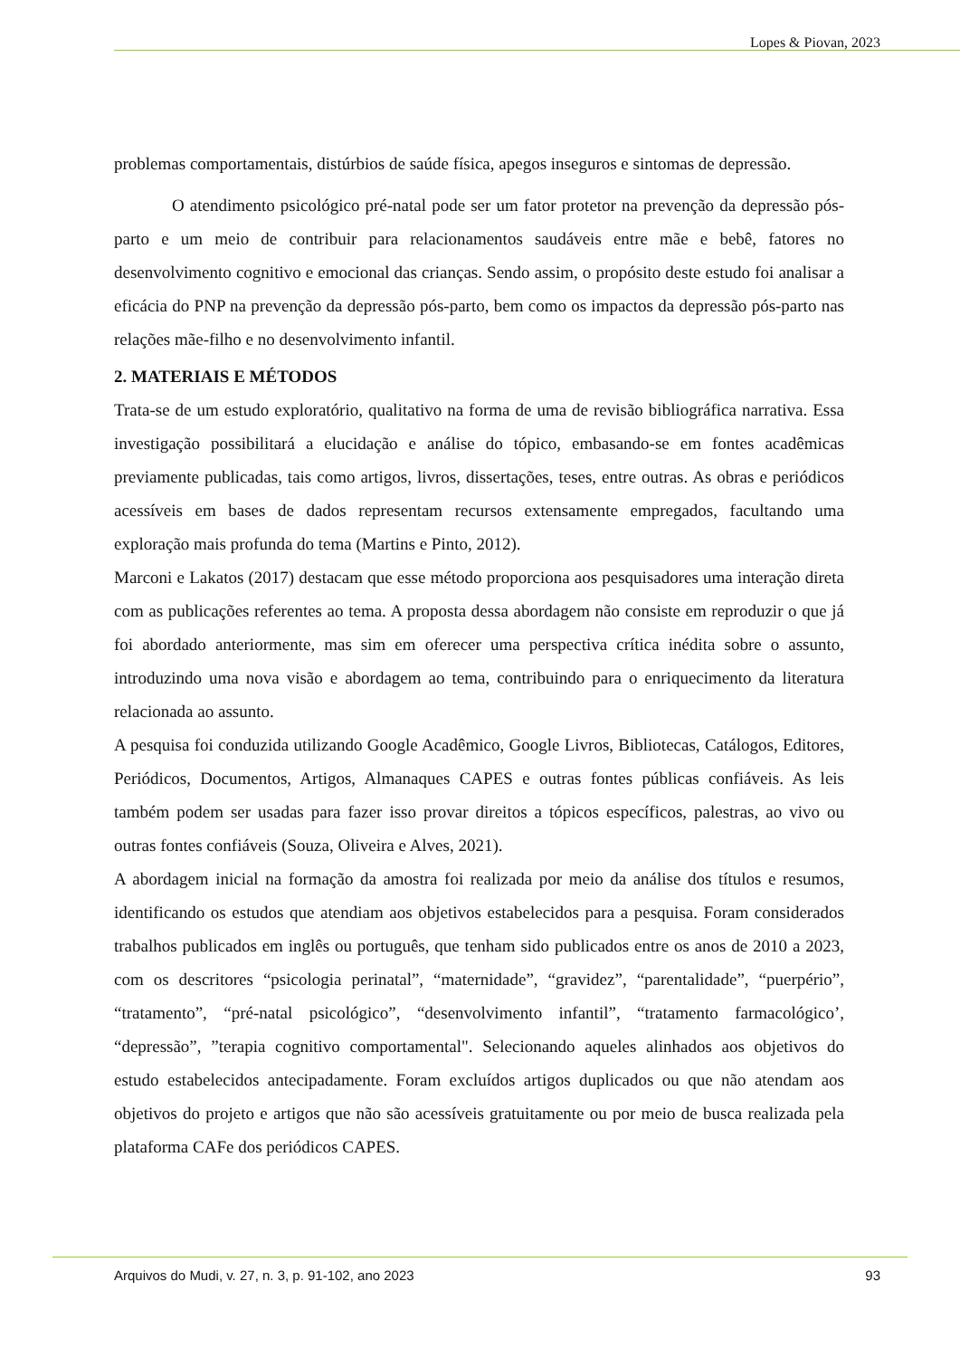Lopes & Piovan, 2023
problemas comportamentais, distúrbios de saúde física, apegos inseguros e sintomas de depressão.
O atendimento psicológico pré-natal pode ser um fator protetor na prevenção da depressão pós-parto e um meio de contribuir para relacionamentos saudáveis entre mãe e bebê, fatores no desenvolvimento cognitivo e emocional das crianças. Sendo assim, o propósito deste estudo foi analisar a eficácia do PNP na prevenção da depressão pós-parto, bem como os impactos da depressão pós-parto nas relações mãe-filho e no desenvolvimento infantil.
2. MATERIAIS E MÉTODOS
Trata-se de um estudo exploratório, qualitativo na forma de uma de revisão bibliográfica narrativa. Essa investigação possibilitará a elucidação e análise do tópico, embasando-se em fontes acadêmicas previamente publicadas, tais como artigos, livros, dissertações, teses, entre outras. As obras e periódicos acessíveis em bases de dados representam recursos extensamente empregados, facultando uma exploração mais profunda do tema (Martins e Pinto, 2012).
Marconi e Lakatos (2017) destacam que esse método proporciona aos pesquisadores uma interação direta com as publicações referentes ao tema. A proposta dessa abordagem não consiste em reproduzir o que já foi abordado anteriormente, mas sim em oferecer uma perspectiva crítica inédita sobre o assunto, introduzindo uma nova visão e abordagem ao tema, contribuindo para o enriquecimento da literatura relacionada ao assunto.
A pesquisa foi conduzida utilizando Google Acadêmico, Google Livros, Bibliotecas, Catálogos, Editores, Periódicos, Documentos, Artigos, Almanaques CAPES e outras fontes públicas confiáveis. As leis também podem ser usadas para fazer isso provar direitos a tópicos específicos, palestras, ao vivo ou outras fontes confiáveis (Souza, Oliveira e Alves, 2021).
A abordagem inicial na formação da amostra foi realizada por meio da análise dos títulos e resumos, identificando os estudos que atendiam aos objetivos estabelecidos para a pesquisa. Foram considerados trabalhos publicados em inglês ou português, que tenham sido publicados entre os anos de 2010 a 2023, com os descritores “psicologia perinatal”, “maternidade”, “gravidez”, “parentalidade”, “puerpério”, “tratamento”, “pré-natal psicológico”, “desenvolvimento infantil”, “tratamento farmacológico’, “depressão”, ”terapia cognitivo comportamental". Selecionando aqueles alinhados aos objetivos do estudo estabelecidos antecipadamente. Foram excluídos artigos duplicados ou que não atendam aos objetivos do projeto e artigos que não são acessíveis gratuitamente ou por meio de busca realizada pela plataforma CAFe dos periódicos CAPES.
Arquivos do Mudi, v. 27, n. 3, p. 91-102, ano 2023 93